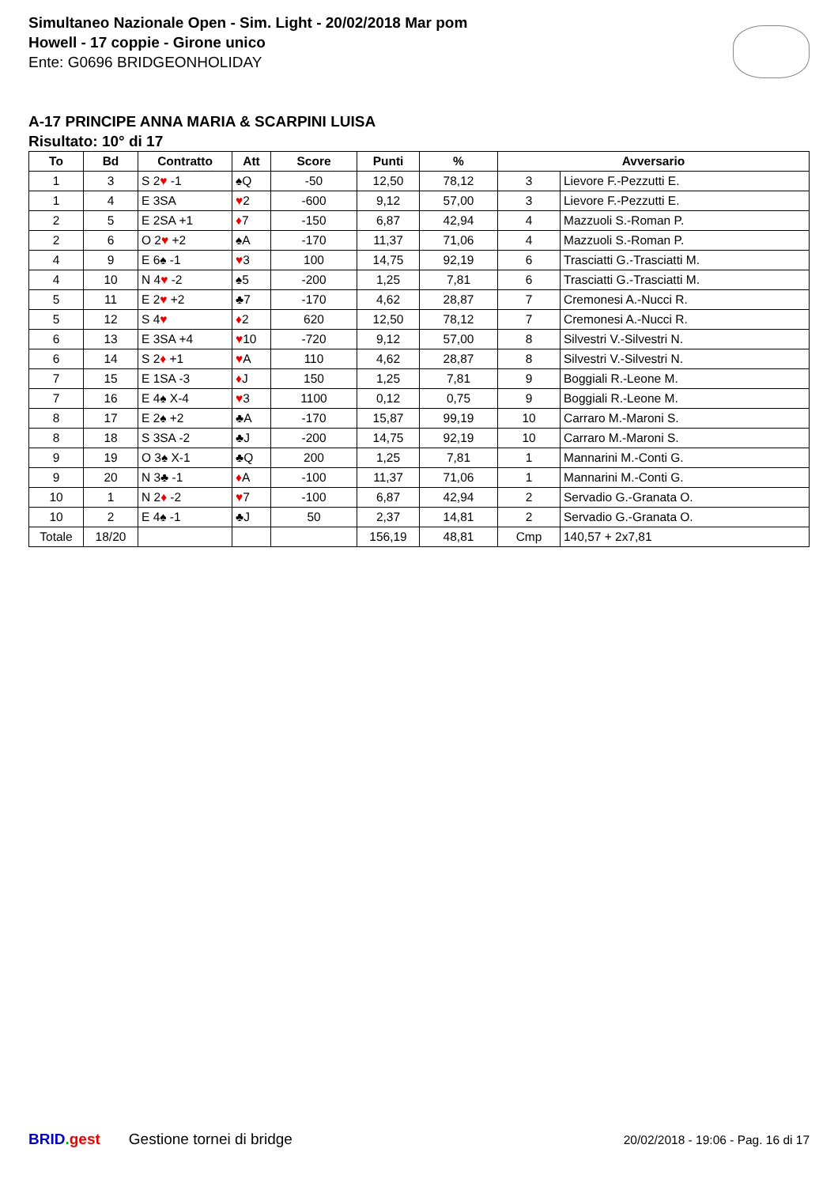Simultaneo Nazionale Open - Sim. Light - 20/02/2018 Mar pom
Howell - 17 coppie - Girone unico
Ente: G0696 BRIDGEONHOLIDAY
A-17 PRINCIPE ANNA MARIA & SCARPINI LUISA
Risultato: 10° di 17
| To | Bd | Contratto | Att | Score | Punti | % | Avversario | |
| --- | --- | --- | --- | --- | --- | --- | --- | --- |
| 1 | 3 | S 2 ♥ -1 | ♠Q | -50 | 12,50 | 78,12 | 3 | Lievore F.-Pezzutti E. |
| 1 | 4 | E 3SA | ♥ 2 | -600 | 9,12 | 57,00 | 3 | Lievore F.-Pezzutti E. |
| 2 | 5 | E 2SA +1 | ♦ 7 | -150 | 6,87 | 42,94 | 4 | Mazzuoli S.-Roman P. |
| 2 | 6 | O 2 ♥ +2 | ♠A | -170 | 11,37 | 71,06 | 4 | Mazzuoli S.-Roman P. |
| 4 | 9 | E 6♠ -1 | ♥ 3 | 100 | 14,75 | 92,19 | 6 | Trasciatti G.-Trasciatti M. |
| 4 | 10 | N 4 ♥ -2 | ♠5 | -200 | 1,25 | 7,81 | 6 | Trasciatti G.-Trasciatti M. |
| 5 | 11 | E 2 ♥ +2 | ♣7 | -170 | 4,62 | 28,87 | 7 | Cremonesi A.-Nucci R. |
| 5 | 12 | S 4 ♥ | ♦ 2 | 620 | 12,50 | 78,12 | 7 | Cremonesi A.-Nucci R. |
| 6 | 13 | E 3SA +4 | ♥ 10 | -720 | 9,12 | 57,00 | 8 | Silvestri V.-Silvestri N. |
| 6 | 14 | S 2 ♦ +1 | ♥ A | 110 | 4,62 | 28,87 | 8 | Silvestri V.-Silvestri N. |
| 7 | 15 | E 1SA -3 | ♦ J | 150 | 1,25 | 7,81 | 9 | Boggiali R.-Leone M. |
| 7 | 16 | E 4♠ X-4 | ♥ 3 | 1100 | 0,12 | 0,75 | 9 | Boggiali R.-Leone M. |
| 8 | 17 | E 2♠ +2 | ♣A | -170 | 15,87 | 99,19 | 10 | Carraro M.-Maroni S. |
| 8 | 18 | S 3SA -2 | ♣J | -200 | 14,75 | 92,19 | 10 | Carraro M.-Maroni S. |
| 9 | 19 | O 3♠ X-1 | ♣Q | 200 | 1,25 | 7,81 | 1 | Mannarini M.-Conti G. |
| 9 | 20 | N 3♣ -1 | ♦ A | -100 | 11,37 | 71,06 | 1 | Mannarini M.-Conti G. |
| 10 | 1 | N 2 ♦ -2 | ♥ 7 | -100 | 6,87 | 42,94 | 2 | Servadio G.-Granata O. |
| 10 | 2 | E 4♠ -1 | ♣J | 50 | 2,37 | 14,81 | 2 | Servadio G.-Granata O. |
| Totale | 18/20 | | | | 156,19 | 48,81 | Cmp | 140,57 + 2x7,81 |
BRID. gest Gestione tornei di bridge 20/02/2018 - 19:06 - Pag. 16 di 17